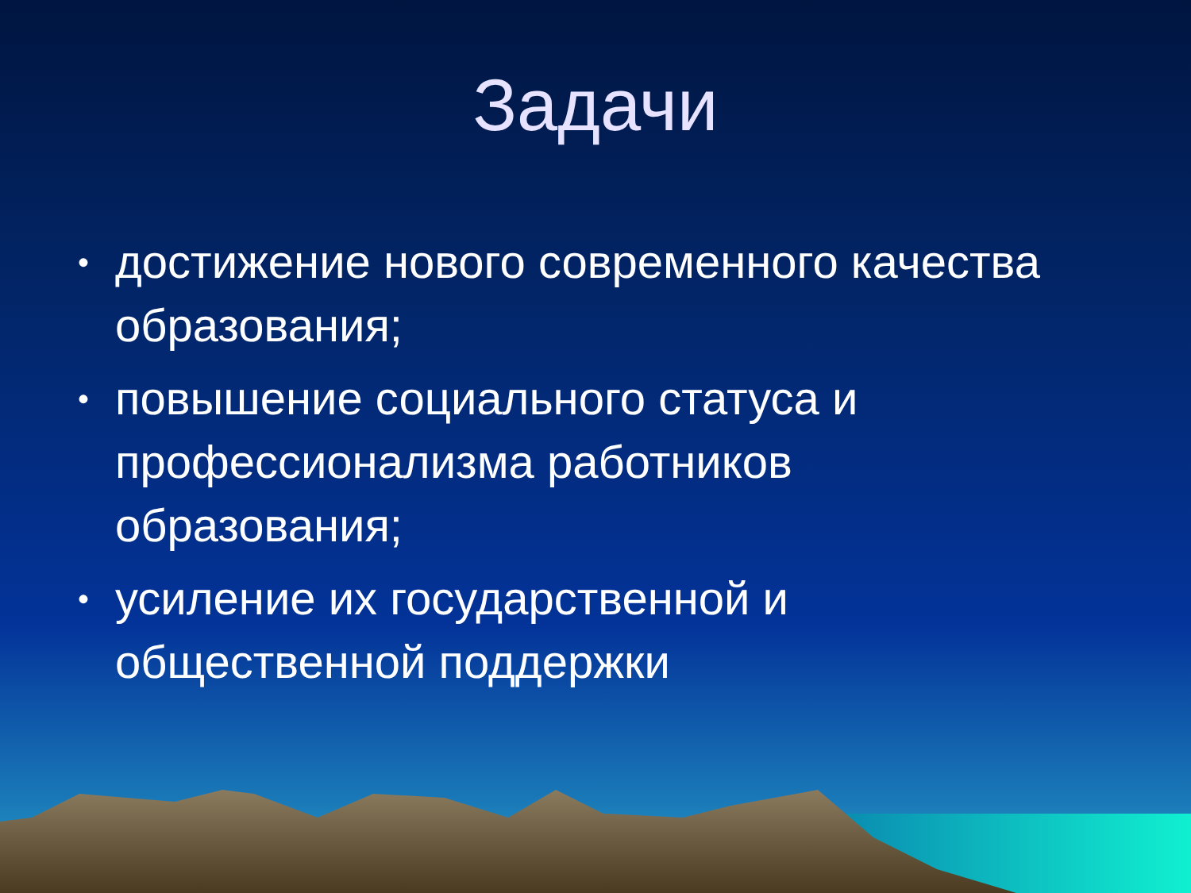Задачи
• достижение нового современного качества образования;
• повышение социального статуса и профессионализма работников образования;
• усиление их государственной и общественной поддержки